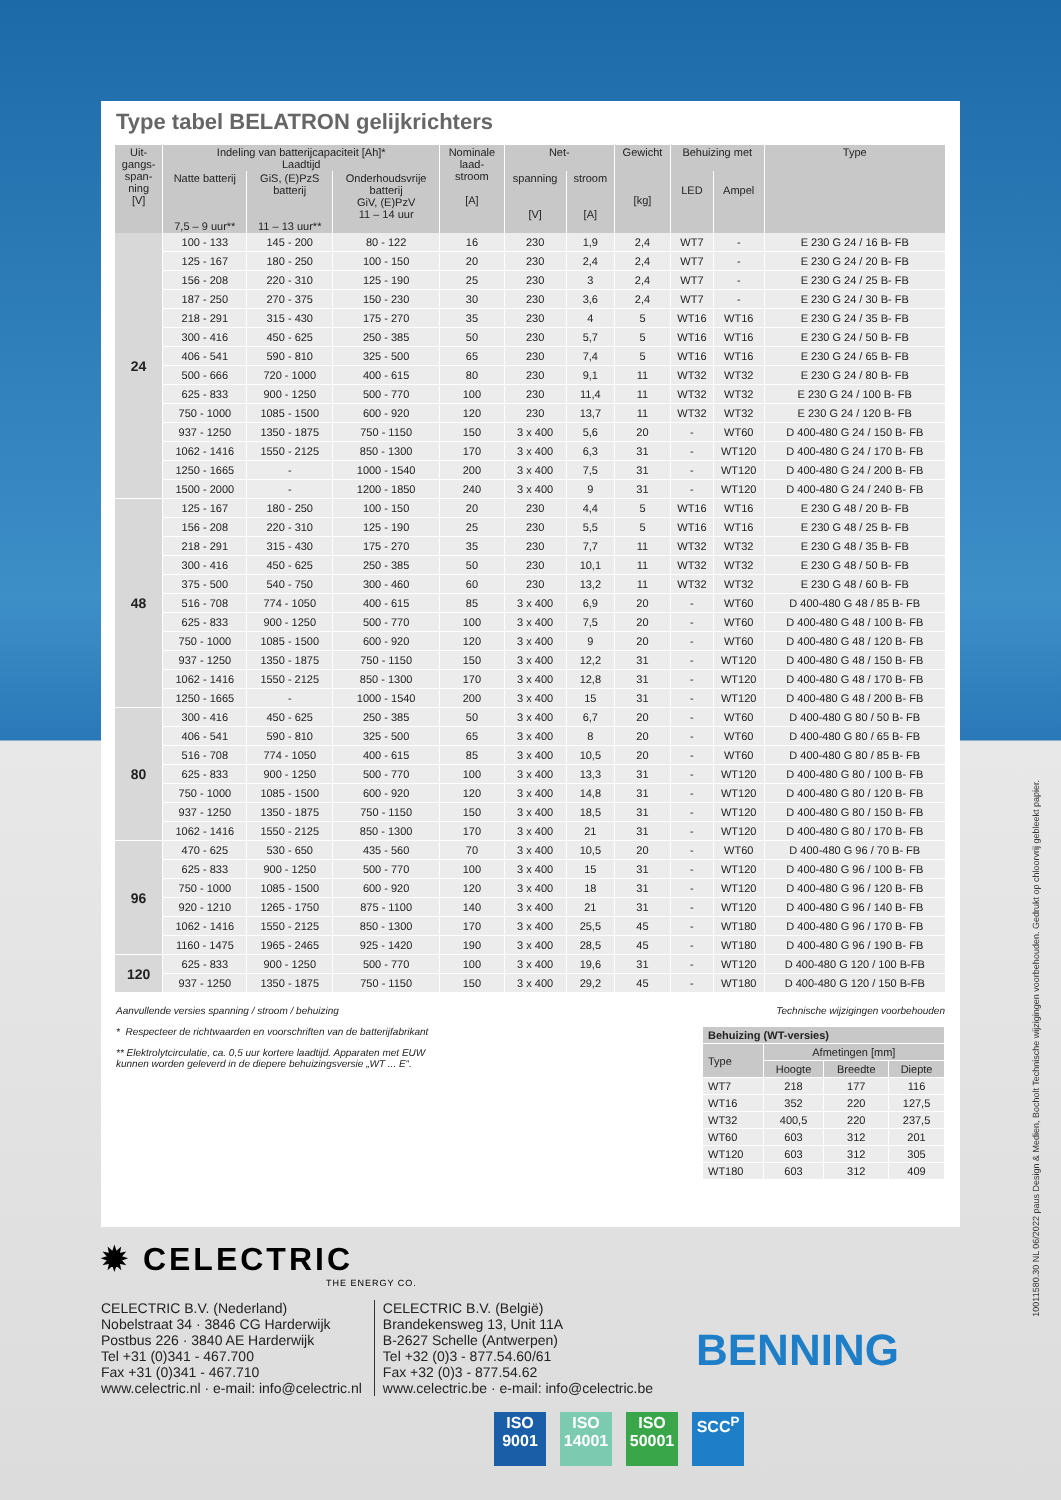Type tabel BELATRON gelijkrichters
| Uit- gangs- span- ning [V] | Indeling van batterijcapaciteit [Ah]* Laadtijd | | | Nominale laad- stroom [A] | Net- | | Gewicht [kg] | Behuizing met | | Type |
| --- | --- | --- | --- | --- | --- | --- | --- | --- | --- | --- |
| | Natte batterij 7,5 – 9 uur** | GiS, (E)PzS batterij 11 – 13 uur** | Onderhoudsvrije batterij GiV, (E)PzV 11 – 14 uur | | spanning [V] | stroom [A] | | LED | Ampel | |
| 24 | 100 - 133 | 145 - 200 | 80 - 122 | 16 | 230 | 1,9 | 2,4 | WT7 | - | E 230 G 24 / 16 B- FB |
| | 125 - 167 | 180 - 250 | 100 - 150 | 20 | 230 | 2,4 | 2,4 | WT7 | - | E 230 G 24 / 20 B- FB |
| | 156 - 208 | 220 - 310 | 125 - 190 | 25 | 230 | 3 | 2,4 | WT7 | - | E 230 G 24 / 25 B- FB |
| | 187 - 250 | 270 - 375 | 150 - 230 | 30 | 230 | 3,6 | 2,4 | WT7 | - | E 230 G 24 / 30 B- FB |
| | 218 - 291 | 315 - 430 | 175 - 270 | 35 | 230 | 4 | 5 | WT16 | WT16 | E 230 G 24 / 35 B- FB |
| | 300 - 416 | 450 - 625 | 250 - 385 | 50 | 230 | 5,7 | 5 | WT16 | WT16 | E 230 G 24 / 50 B- FB |
| | 406 - 541 | 590 - 810 | 325 - 500 | 65 | 230 | 7,4 | 5 | WT16 | WT16 | E 230 G 24 / 65 B- FB |
| | 500 - 666 | 720 - 1000 | 400 - 615 | 80 | 230 | 9,1 | 11 | WT32 | WT32 | E 230 G 24 / 80 B- FB |
| | 625 - 833 | 900 - 1250 | 500 - 770 | 100 | 230 | 11,4 | 11 | WT32 | WT32 | E 230 G 24 / 100 B- FB |
| | 750 - 1000 | 1085 - 1500 | 600 - 920 | 120 | 230 | 13,7 | 11 | WT32 | WT32 | E 230 G 24 / 120 B- FB |
| | 937 - 1250 | 1350 - 1875 | 750 - 1150 | 150 | 3 x 400 | 5,6 | 20 | - | WT60 | D 400-480 G 24 / 150 B- FB |
| | 1062 - 1416 | 1550 - 2125 | 850 - 1300 | 170 | 3 x 400 | 6,3 | 31 | - | WT120 | D 400-480 G 24 / 170 B- FB |
| | 1250 - 1665 | - | 1000 - 1540 | 200 | 3 x 400 | 7,5 | 31 | - | WT120 | D 400-480 G 24 / 200 B- FB |
| | 1500 - 2000 | - | 1200 - 1850 | 240 | 3 x 400 | 9 | 31 | - | WT120 | D 400-480 G 24 / 240 B- FB |
| 48 | 125 - 167 | 180 - 250 | 100 - 150 | 20 | 230 | 4,4 | 5 | WT16 | WT16 | E 230 G 48 / 20 B- FB |
| | 156 - 208 | 220 - 310 | 125 - 190 | 25 | 230 | 5,5 | 5 | WT16 | WT16 | E 230 G 48 / 25 B- FB |
| | 218 - 291 | 315 - 430 | 175 - 270 | 35 | 230 | 7,7 | 11 | WT32 | WT32 | E 230 G 48 / 35 B- FB |
| | 300 - 416 | 450 - 625 | 250 - 385 | 50 | 230 | 10,1 | 11 | WT32 | WT32 | E 230 G 48 / 50 B- FB |
| | 375 - 500 | 540 - 750 | 300 - 460 | 60 | 230 | 13,2 | 11 | WT32 | WT32 | E 230 G 48 / 60 B- FB |
| | 516 - 708 | 774 - 1050 | 400 - 615 | 85 | 3 x 400 | 6,9 | 20 | - | WT60 | D 400-480 G 48 / 85 B- FB |
| | 625 - 833 | 900 - 1250 | 500 - 770 | 100 | 3 x 400 | 7,5 | 20 | - | WT60 | D 400-480 G 48 / 100 B- FB |
| | 750 - 1000 | 1085 - 1500 | 600 - 920 | 120 | 3 x 400 | 9 | 20 | - | WT60 | D 400-480 G 48 / 120 B- FB |
| | 937 - 1250 | 1350 - 1875 | 750 - 1150 | 150 | 3 x 400 | 12,2 | 31 | - | WT120 | D 400-480 G 48 / 150 B- FB |
| | 1062 - 1416 | 1550 - 2125 | 850 - 1300 | 170 | 3 x 400 | 12,8 | 31 | - | WT120 | D 400-480 G 48 / 170 B- FB |
| | 1250 - 1665 | - | 1000 - 1540 | 200 | 3 x 400 | 15 | 31 | - | WT120 | D 400-480 G 48 / 200 B- FB |
| 80 | 300 - 416 | 450 - 625 | 250 - 385 | 50 | 3 x 400 | 6,7 | 20 | - | WT60 | D 400-480 G 80 / 50 B- FB |
| | 406 - 541 | 590 - 810 | 325 - 500 | 65 | 3 x 400 | 8 | 20 | - | WT60 | D 400-480 G 80 / 65 B- FB |
| | 516 - 708 | 774 - 1050 | 400 - 615 | 85 | 3 x 400 | 10,5 | 20 | - | WT60 | D 400-480 G 80 / 85 B- FB |
| | 625 - 833 | 900 - 1250 | 500 - 770 | 100 | 3 x 400 | 13,3 | 31 | - | WT120 | D 400-480 G 80 / 100 B- FB |
| | 750 - 1000 | 1085 - 1500 | 600 - 920 | 120 | 3 x 400 | 14,8 | 31 | - | WT120 | D 400-480 G 80 / 120 B- FB |
| | 937 - 1250 | 1350 - 1875 | 750 - 1150 | 150 | 3 x 400 | 18,5 | 31 | - | WT120 | D 400-480 G 80 / 150 B- FB |
| | 1062 - 1416 | 1550 - 2125 | 850 - 1300 | 170 | 3 x 400 | 21 | 31 | - | WT120 | D 400-480 G 80 / 170 B- FB |
| 96 | 470 - 625 | 530 - 650 | 435 - 560 | 70 | 3 x 400 | 10,5 | 20 | - | WT60 | D 400-480 G 96 / 70 B- FB |
| | 625 - 833 | 900 - 1250 | 500 - 770 | 100 | 3 x 400 | 15 | 31 | - | WT120 | D 400-480 G 96 / 100 B- FB |
| | 750 - 1000 | 1085 - 1500 | 600 - 920 | 120 | 3 x 400 | 18 | 31 | - | WT120 | D 400-480 G 96 / 120 B- FB |
| | 920 - 1210 | 1265 - 1750 | 875 - 1100 | 140 | 3 x 400 | 21 | 31 | - | WT120 | D 400-480 G 96 / 140 B- FB |
| | 1062 - 1416 | 1550 - 2125 | 850 - 1300 | 170 | 3 x 400 | 25,5 | 45 | - | WT180 | D 400-480 G 96 / 170 B- FB |
| | 1160 - 1475 | 1965 - 2465 | 925 - 1420 | 190 | 3 x 400 | 28,5 | 45 | - | WT180 | D 400-480 G 96 / 190 B- FB |
| 120 | 625 - 833 | 900 - 1250 | 500 - 770 | 100 | 3 x 400 | 19,6 | 31 | - | WT120 | D 400-480 G 120 / 100 B-FB |
| | 937 - 1250 | 1350 - 1875 | 750 - 1150 | 150 | 3 x 400 | 29,2 | 45 | - | WT180 | D 400-480 G 120 / 150 B-FB |
Aanvullende versies spanning / stroom / behuizing Technische wijzigingen voorbehouden
* Respecteer de richtwaarden en voorschriften van de batterijfabrikant
** Elektrolytcirculatie, ca. 0,5 uur kortere laadtijd. Apparaten met EUW
kunnen worden geleverd in de diepere behuizingsversie „WT ... E“.
| Behuizing (WT-versies) | | | |
| --- | --- | --- | --- |
| Type | Afmetingen [mm] | | |
| | Hoogte | Breedte | Diepte |
| WT7 | 218 | 177 | 116 |
| WT16 | 352 | 220 | 127,5 |
| WT32 | 400,5 | 220 | 237,5 |
| WT60 | 603 | 312 | 201 |
| WT120 | 603 | 312 | 305 |
| WT180 | 603 | 312 | 409 |
✹ CELECTRIC
THE ENERGY CO.
CELECTRIC B.V. (Nederland)
Nobelstraat 34 · 3846 CG Harderwijk
Postbus 226 · 3840 AE Harderwijk
Tel +31 (0)341 - 467.700
Fax +31 (0)341 - 467.710
www.celectric.nl · e-mail: info@celectric.nl
CELECTRIC B.V. (België)
Brandekensweg 13, Unit 11A
B-2627 Schelle (Antwerpen)
Tel +32 (0)3 - 877.54.60/61
Fax +32 (0)3 - 877.54.62
www.celectric.be · e-mail: info@celectric.be
BENNING
ISO 9001
ISO 14001
ISO 50001
SCC<sup>P</sup>
10011580.30 NL 06/2022 paus Design & Medien, Bocholt Technische wijzigingen voorbehouden. Gedrukt op chloorvrij gebleekt papier.